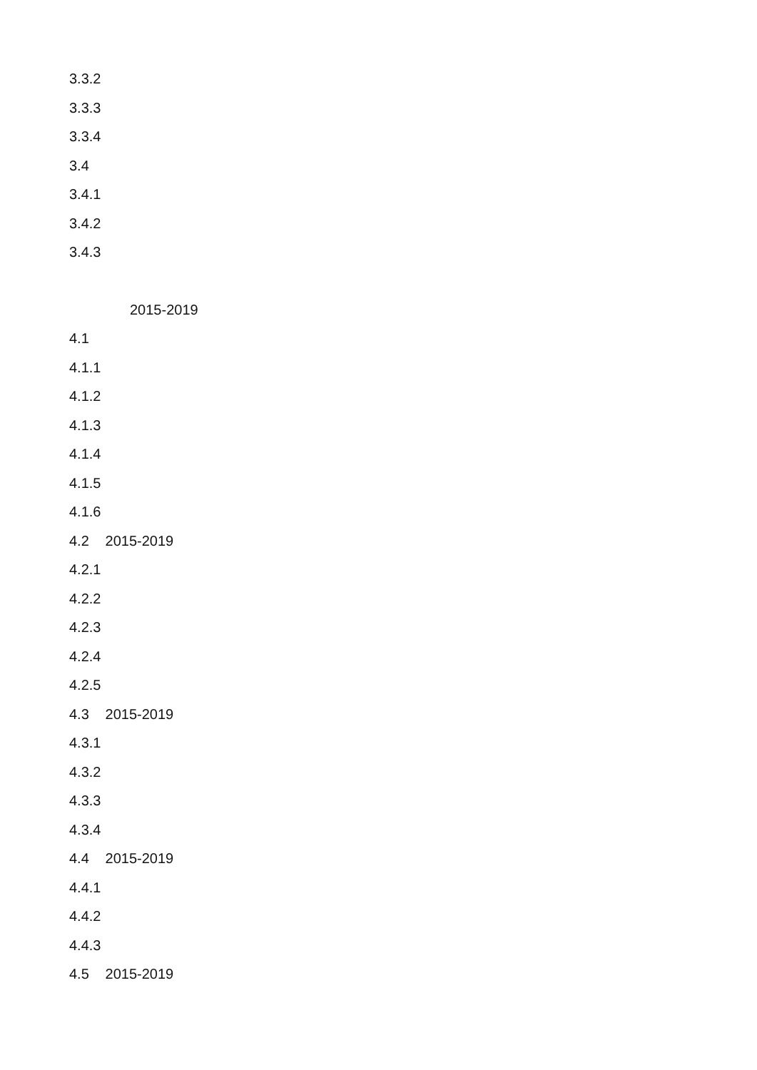3.3.2
3.3.3
3.3.4
3.4
3.4.1
3.4.2
3.4.3
2015-2019
4.1
4.1.1
4.1.2
4.1.3
4.1.4
4.1.5
4.1.6
4.2 2015-2019
4.2.1
4.2.2
4.2.3
4.2.4
4.2.5
4.3 2015-2019
4.3.1
4.3.2
4.3.3
4.3.4
4.4 2015-2019
4.4.1
4.4.2
4.4.3
4.5 2015-2019